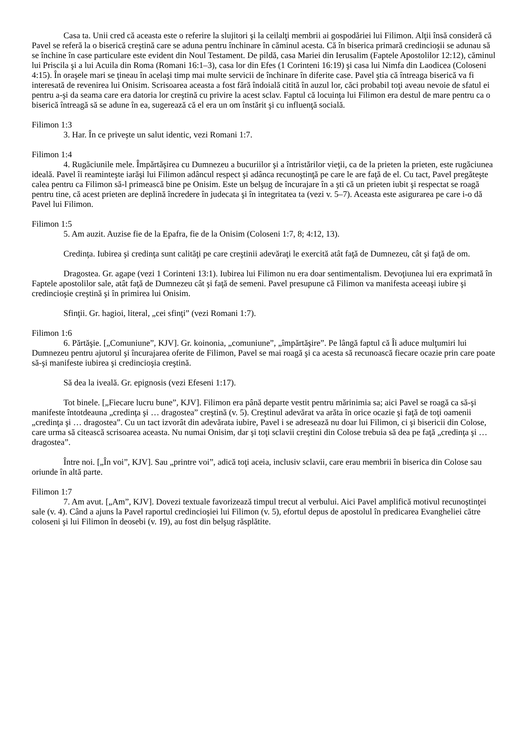Casa ta. Unii cred că aceasta este o referire la slujitori şi la ceilalţi membrii ai gospodăriei lui Filimon. Alţii însă consideră că Pavel se referă la o biserică creştină care se aduna pentru închinare în căminul acesta. Că în biserica primară credincioşii se adunau să se închine în case particulare este evident din Noul Testament. De pildă, casa Mariei din Ierusalim (Faptele Apostolilor 12:12), căminul lui Priscila şi a lui Acuila din Roma (Romani 16:1–3), casa lor din Efes (1 Corinteni 16:19) şi casa lui Nimfa din Laodicea (Coloseni 4:15). În oraşele mari se ţineau în acelaşi timp mai multe servicii de închinare în diferite case. Pavel ştia că întreaga biserică va fi interesată de revenirea lui Onisim. Scrisoarea aceasta a fost fără îndoială citită în auzul lor, căci probabil toţi aveau nevoie de sfatul ei pentru a-şi da seama care era datoria lor creştină cu privire la acest sclav. Faptul că locuinţa lui Filimon era destul de mare pentru ca o biserică întreagă să se adune în ea, sugerează că el era un om înstărit şi cu influenţă socială.
Filimon 1:3
3. Har. În ce priveşte un salut identic, vezi Romani 1:7.
Filimon 1:4
4. Rugăciunile mele. Împărtăşirea cu Dumnezeu a bucuriilor şi a întristărilor vieţii, ca de la prieten la prieten, este rugăciunea ideală. Pavel îi reaminteşte iarăşi lui Filimon adâncul respect şi adânca recunoştinţă pe care le are faţă de el. Cu tact, Pavel pregăteşte calea pentru ca Filimon să-l primească bine pe Onisim. Este un belşug de încurajare în a şti că un prieten iubit şi respectat se roagă pentru tine, că acest prieten are deplină încredere în judecata şi în integritatea ta (vezi v. 5–7). Aceasta este asigurarea pe care i-o dă Pavel lui Filimon.
Filimon 1:5
5. Am auzit. Auzise fie de la Epafra, fie de la Onisim (Coloseni 1:7, 8; 4:12, 13).
Credinţa. Iubirea şi credinţa sunt calităţi pe care creştinii adevăraţi le exercită atât faţă de Dumnezeu, cât şi faţă de om.
Dragostea. Gr. agape (vezi 1 Corinteni 13:1). Iubirea lui Filimon nu era doar sentimentalism. Devoţiunea lui era exprimată în Faptele apostolilor sale, atât faţă de Dumnezeu cât şi faţă de semeni. Pavel presupune că Filimon va manifesta aceeaşi iubire şi credincioşie creştină şi în primirea lui Onisim.
Sfinţii. Gr. hagioi, literal, „cei sfinţi” (vezi Romani 1:7).
Filimon 1:6
6. Părtăşie. [„Comuniune”, KJV]. Gr. koinonia, „comuniune”, „împărtăşire”. Pe lângă faptul că Îi aduce mulţumiri lui Dumnezeu pentru ajutorul şi încurajarea oferite de Filimon, Pavel se mai roagă şi ca acesta să recunoască fiecare ocazie prin care poate să-şi manifeste iubirea şi credincioşia creştină.
Să dea la iveală. Gr. epignosis (vezi Efeseni 1:17).
Tot binele. [„Fiecare lucru bune”, KJV]. Filimon era până departe vestit pentru mărinimia sa; aici Pavel se roagă ca să-şi manifeste întotdeauna „credinţa şi … dragostea” creştină (v. 5). Creştinul adevărat va arăta în orice ocazie şi faţă de toţi oamenii „credinţa şi … dragostea”. Cu un tact izvorât din adevărata iubire, Pavel i se adresează nu doar lui Filimon, ci şi bisericii din Colose, care urma să citească scrisoarea aceasta. Nu numai Onisim, dar şi toţi sclavii creştini din Colose trebuia să dea pe faţă „credinţa şi … dragostea”.
Între noi. [„În voi”, KJV]. Sau „printre voi”, adică toţi aceia, inclusiv sclavii, care erau membrii în biserica din Colose sau oriunde în altă parte.
Filimon 1:7
7. Am avut. [„Am”, KJV]. Dovezi textuale favorizează timpul trecut al verbului. Aici Pavel amplifică motivul recunoştinţei sale (v. 4). Când a ajuns la Pavel raportul credincioşiei lui Filimon (v. 5), efortul depus de apostolul în predicarea Evangheliei către coloseni şi lui Filimon în deosebi (v. 19), au fost din belşug răsplătite.